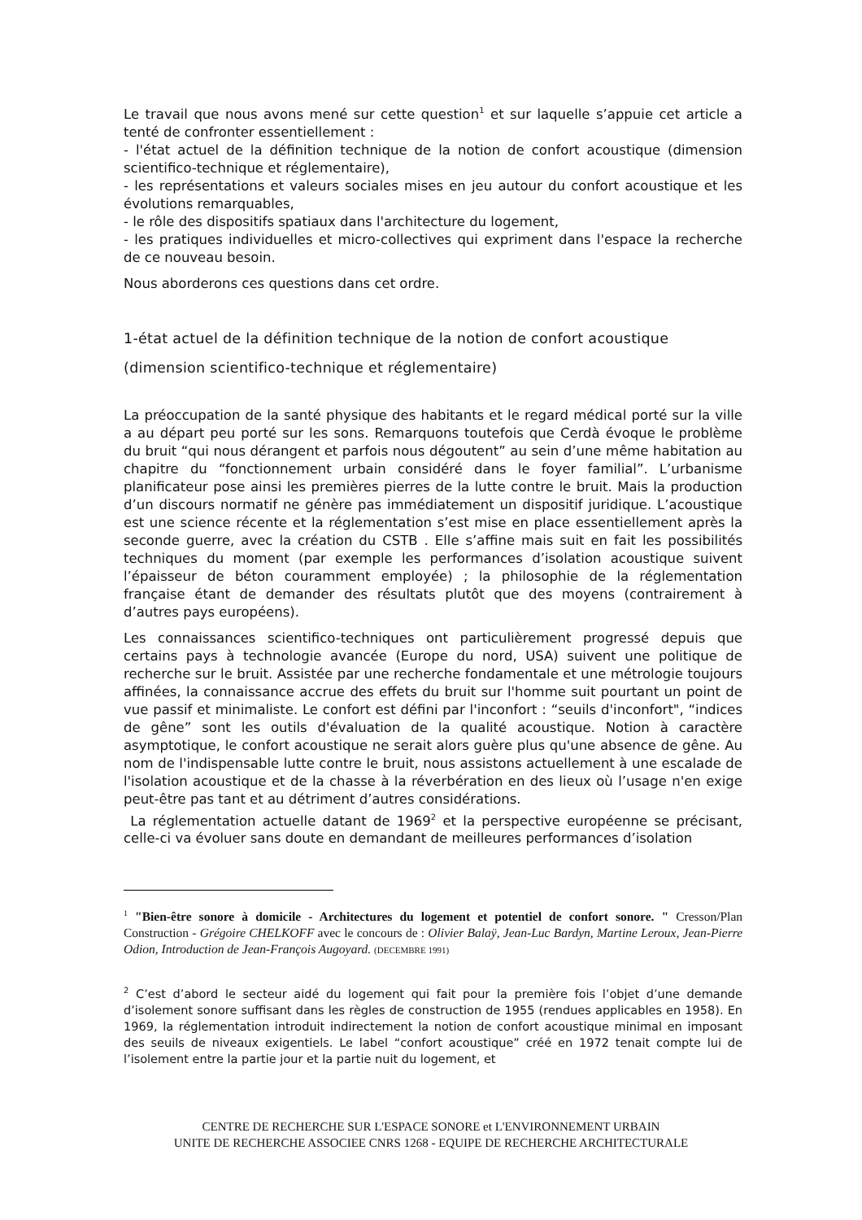Le travail que nous avons mené sur cette question<sup>1</sup> et sur laquelle s’appuie cet article a tenté de confronter essentiellement :
- l'état actuel de la définition technique de la notion de confort acoustique (dimension scientifico-technique et réglementaire),
- les représentations et valeurs sociales mises en jeu autour du confort acoustique et les évolutions remarquables,
- le rôle des dispositifs spatiaux dans l'architecture du logement,
- les pratiques individuelles et micro-collectives qui expriment dans l'espace la recherche de ce nouveau besoin.
Nous aborderons ces questions dans cet ordre.
1-état actuel de la définition technique de la notion de confort acoustique (dimension scientifico-technique et réglementaire)
La préoccupation de la santé physique des habitants et le regard médical porté sur la ville a au départ peu porté sur les sons. Remarquons toutefois que Cerdà évoque le problème du bruit “qui nous dérangent et parfois nous dégoutent” au sein d’une même habitation au chapitre du “fonctionnement urbain considéré dans le foyer familial”. L’urbanisme planificateur pose ainsi les premières pierres de la lutte contre le bruit. Mais la production d’un discours normatif ne génère pas immédiatement un dispositif juridique. L’acoustique est une science récente et la réglementation s’est mise en place essentiellement après la seconde guerre, avec la création du CSTB . Elle s’affine mais suit en fait les possibilités techniques du moment (par exemple les performances d’isolation acoustique suivent l’épaisseur de béton couramment employée) ; la philosophie de la réglementation française étant de demander des résultats plutôt que des moyens (contrairement à d’autres pays européens).
Les connaissances scientifico-techniques ont particulièrement progressé depuis que certains pays à technologie avancée (Europe du nord, USA) suivent une politique de recherche sur le bruit. Assistée par une recherche fondamentale et une métrologie toujours affinées, la connaissance accrue des effets du bruit sur l'homme suit pourtant un point de vue passif et minimaliste. Le confort est défini par l'inconfort : “seuils d'inconfort", “indices de gêne” sont les outils d'évaluation de la qualité acoustique. Notion à caractère asymptotique, le confort acoustique ne serait alors guère plus qu'une absence de gêne. Au nom de l'indispensable lutte contre le bruit, nous assistons actuellement à une escalade de l'isolation acoustique et de la chasse à la réverbération en des lieux où l’usage n'en exige peut-être pas tant et au détriment d’autres considérations.
La réglementation actuelle datant de 1969<sup>2</sup> et la perspective européenne se précisant, celle-ci va évoluer sans doute en demandant de meilleures performances d’isolation
<sup>1</sup> "Bien-être sonore à domicile - Architectures du logement et potentiel de confort sonore. " Cresson/Plan Construction - Grégoire CHELKOFF avec le concours de : Olivier Balaÿ, Jean-Luc Bardyn, Martine Leroux, Jean-Pierre Odion, Introduction de Jean-François Augoyard. (DECEMBRE 1991)
<sup>2</sup> C’est d’abord le secteur aidé du logement qui fait pour la première fois l’objet d’une demande d’isolement sonore suffisant dans les règles de construction de 1955 (rendues applicables en 1958). En 1969, la réglementation introduit indirectement la notion de confort acoustique minimal en imposant des seuils de niveaux exigentiels. Le label “confort acoustique” créé en 1972 tenait compte lui de l’isolement entre la partie jour et la partie nuit du logement, et
CENTRE DE RECHERCHE SUR L'ESPACE SONORE et L'ENVIRONNEMENT URBAIN
UNITE DE RECHERCHE ASSOCIEE CNRS 1268 - EQUIPE DE RECHERCHE ARCHITECTURALE